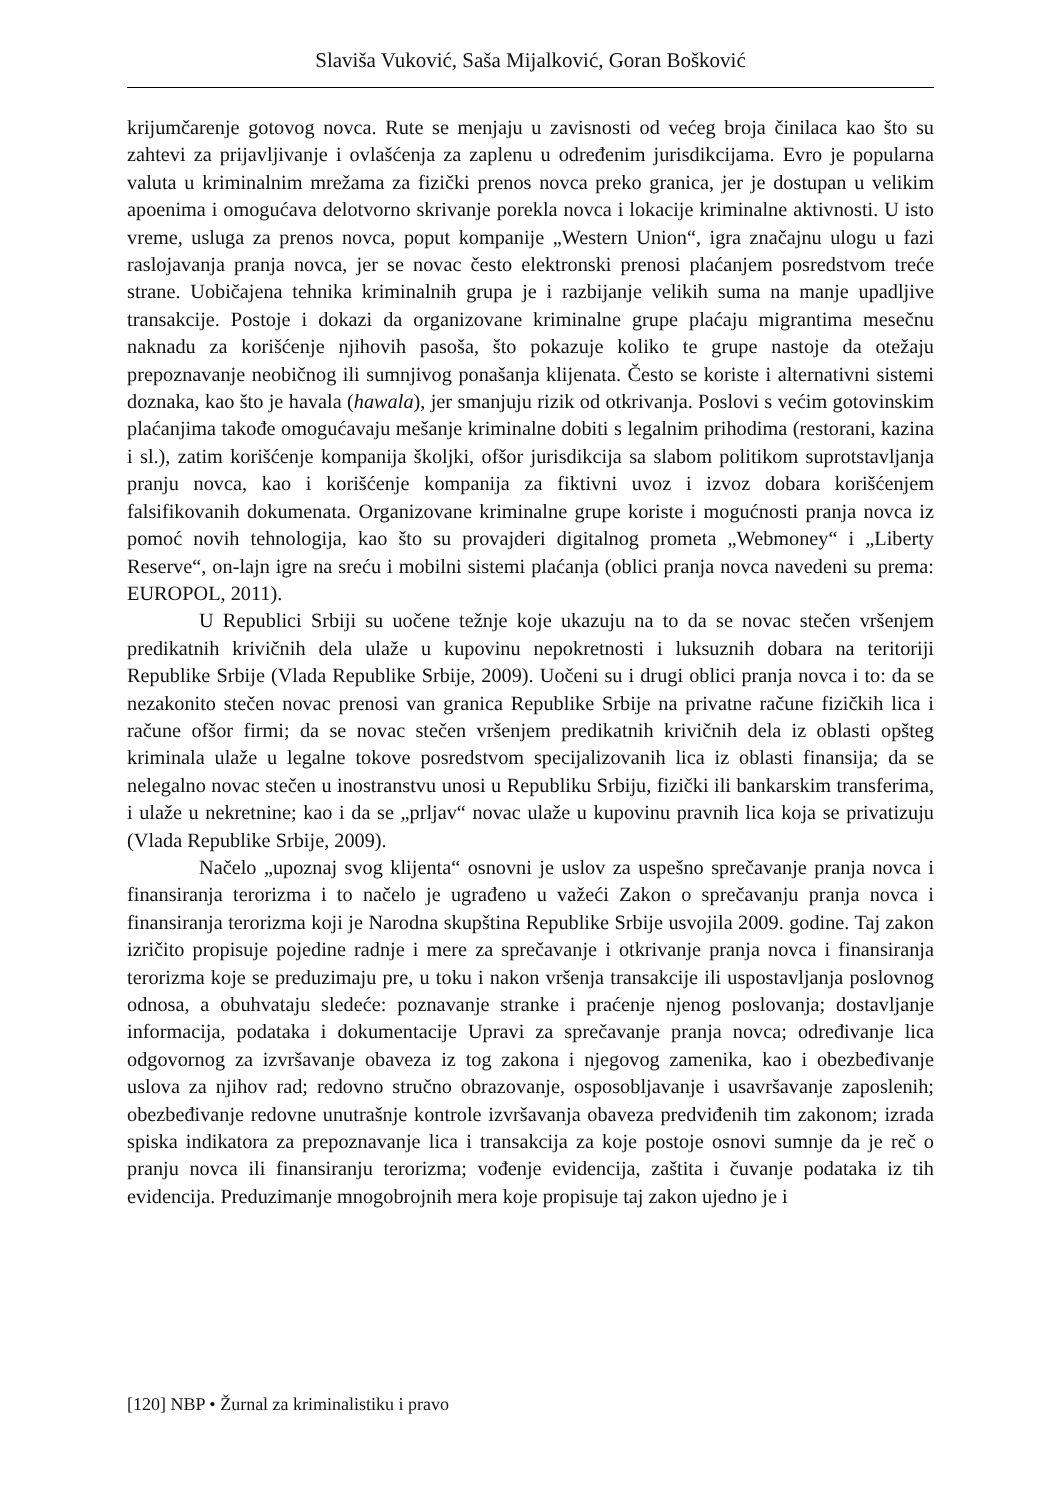Slaviša Vuković, Saša Mijalković, Goran Bošković
krijumčarenje gotovog novca. Rute se menjaju u zavisnosti od većeg broja činilaca kao što su zahtevi za prijavljivanje i ovlašćenja za zaplenu u određenim jurisdikcijama. Evro je popularna valuta u kriminalnim mrežama za fizički prenos novca preko granica, jer je dostupan u velikim apoenima i omogućava delotvorno skrivanje porekla novca i lokacije kriminalne aktivnosti. U isto vreme, usluga za prenos novca, poput kompanije „Western Union“, igra značajnu ulogu u fazi raslojavanja pranja novca, jer se novac često elektronski prenosi plaćanjem posredstvom treće strane. Uobičajena tehnika kriminalnih grupa je i razbijanje velikih suma na manje upadljive transakcije. Postoje i dokazi da organizovane kriminalne grupe plaćaju migrantima mesečnu naknadu za korišćenje njihovih pasoša, što pokazuje koliko te grupe nastoje da otežaju prepoznavanje neobičnog ili sumnjivog ponašanja klijenata. Često se koriste i alternativni sistemi doznaka, kao što je havala (hawala), jer smanjuju rizik od otkrivanja. Poslovi s većim gotovinskim plaćanjima takođe omogućavaju mešanje kriminalne dobiti s legalnim prihodima (restorani, kazina i sl.), zatim korišćenje kompanija školjki, ofšor jurisdikcija sa slabom politikom suprotstavljanja pranju novca, kao i korišćenje kompanija za fiktivni uvoz i izvoz dobara korišćenjem falsifikovanih dokumenata. Organizovane kriminalne grupe koriste i mogućnosti pranja novca iz pomoć novih tehnologija, kao što su provajderi digitalnog prometa „Webmoney“ i „Liberty Reserve“, on-lajn igre na sreću i mobilni sistemi plaćanja (oblici pranja novca navedeni su prema: EUROPOL, 2011).
U Republici Srbiji su uočene težnje koje ukazuju na to da se novac stečen vršenjem predikatnih krivičnih dela ulaže u kupovinu nepokretnosti i luksuznih dobara na teritoriji Republike Srbije (Vlada Republike Srbije, 2009). Uočeni su i drugi oblici pranja novca i to: da se nezakonito stečen novac prenosi van granica Republike Srbije na privatne račune fizičkih lica i račune ofšor firmi; da se novac stečen vršenjem predikatnih krivičnih dela iz oblasti opšteg kriminala ulaže u legalne tokove posredstvom specijalizovanih lica iz oblasti finansija; da se nelegalno novac stečen u inostranstvu unosi u Republiku Srbiju, fizički ili bankarskim transferima, i ulaže u nekretnine; kao i da se „prljav“ novac ulaže u kupovinu pravnih lica koja se privatizuju (Vlada Republike Srbije, 2009).
Načelo „upoznaj svog klijenta“ osnovni je uslov za uspešno sprečavanje pranja novca i finansiranja terorizma i to načelo je ugrađeno u važeći Zakon o sprečavanju pranja novca i finansiranja terorizma koji je Narodna skupština Republike Srbije usvojila 2009. godine. Taj zakon izričito propisuje pojedine radnje i mere za sprečavanje i otkrivanje pranja novca i finansiranja terorizma koje se preduzimaju pre, u toku i nakon vršenja transakcije ili uspostavljanja poslovnog odnosa, a obuhvataju sledeće: poznavanje stranke i praćenje njenog poslovanja; dostavljanje informacija, podataka i dokumentacije Upravi za sprečavanje pranja novca; određivanje lica odgovornog za izvršavanje obaveza iz tog zakona i njegovog zamenika, kao i obezbeđivanje uslova za njihov rad; redovno stručno obrazovanje, osposobljavanje i usavršavanje zaposlenih; obezbeđivanje redovne unutrašnje kontrole izvršavanja obaveza predviđenih tim zakonom; izrada spiska indikatora za prepoznavanje lica i transakcija za koje postoje osnovi sumnje da je reč o pranju novca ili finansiranju terorizma; vođenje evidencija, zaštita i čuvanje podataka iz tih evidencija. Preduzimanje mnogobrojnih mera koje propisuje taj zakon ujedno je i
[120] NBP • Žurnal za kriminalistiku i pravo